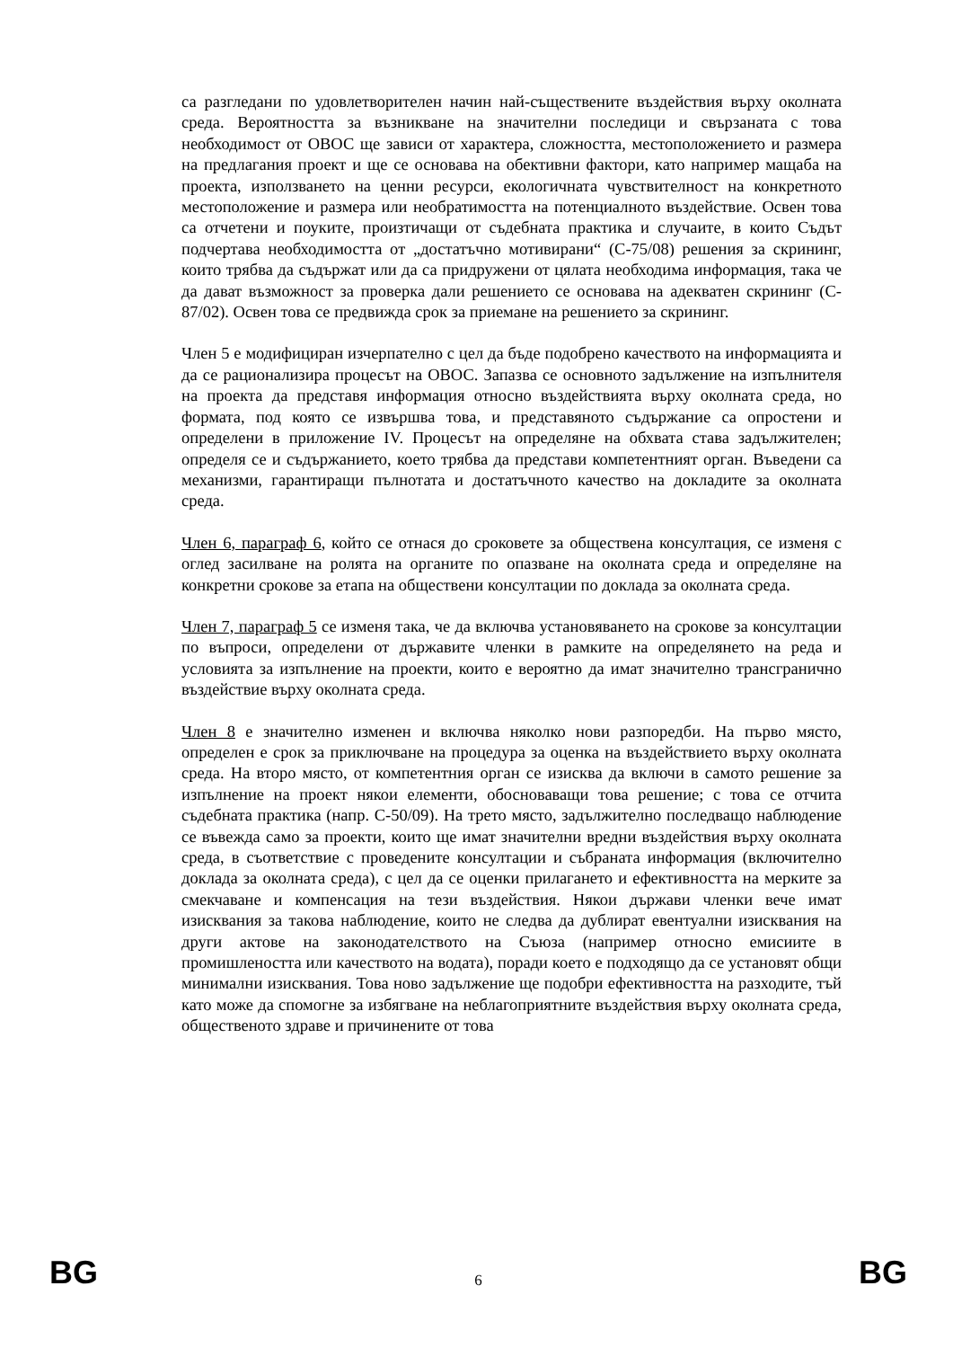са разгледани по удовлетворителен начин най-съществените въздействия върху околната среда. Вероятността за възникване на значителни последици и свързаната с това необходимост от ОВОС ще зависи от характера, сложността, местоположението и размера на предлагания проект и ще се основава на обективни фактори, като например мащаба на проекта, използването на ценни ресурси, екологичната чувствителност на конкретното местоположение и размера или необратимостта на потенциалното въздействие. Освен това са отчетени и поуките, произтичащи от съдебната практика и случаите, в които Съдът подчертава необходимостта от „достатъчно мотивирани“ (C-75/08) решения за скрининг, които трябва да съдържат или да са придружени от цялата необходима информация, така че да дават възможност за проверка дали решението се основава на адекватен скрининг (C-87/02). Освен това се предвижда срок за приемане на решението за скрининг.
Член 5 е модифициран изчерпателно с цел да бъде подобрено качеството на информацията и да се рационализира процесът на ОВОС. Запазва се основното задължение на изпълнителя на проекта да представя информация относно въздействията върху околната среда, но формата, под която се извършва това, и представяното съдържание са опростени и определени в приложение IV. Процесът на определяне на обхвата става задължителен; определя се и съдържанието, което трябва да представи компетентният орган. Въведени са механизми, гарантиращи пълнотата и достатъчното качество на докладите за околната среда.
Член 6, параграф 6, който се отнася до сроковете за обществена консултация, се изменя с оглед засилване на ролята на органите по опазване на околната среда и определяне на конкретни срокове за етапа на обществени консултации по доклада за околната среда.
Член 7, параграф 5 се изменя така, че да включва установяването на срокове за консултации по въпроси, определени от държавите членки в рамките на определянето на реда и условията за изпълнение на проекти, които е вероятно да имат значително трансгранично въздействие върху околната среда.
Член 8 е значително изменен и включва няколко нови разпоредби. На първо място, определен е срок за приключване на процедура за оценка на въздействието върху околната среда. На второ място, от компетентния орган се изисква да включи в самото решение за изпълнение на проект някои елементи, обосноваващи това решение; с това се отчита съдебната практика (напр. C-50/09). На трето място, задължително последващо наблюдение се въвежда само за проекти, които ще имат значителни вредни въздействия върху околната среда, в съответствие с проведените консултации и събраната информация (включително доклада за околната среда), с цел да се оценки прилагането и ефективността на мерките за смекчаване и компенсация на тези въздействия. Някои държави членки вече имат изисквания за такова наблюдение, които не следва да дублират евентуални изисквания на други актове на законодателството на Съюза (например относно емисиите в промишлеността или качеството на водата), поради което е подходящо да се установят общи минимални изисквания. Това ново задължение ще подобри ефективността на разходите, тъй като може да спомогне за избягване на неблагоприятните въздействия върху околната среда, общественото здраве и причинените от това
BG 6 BG